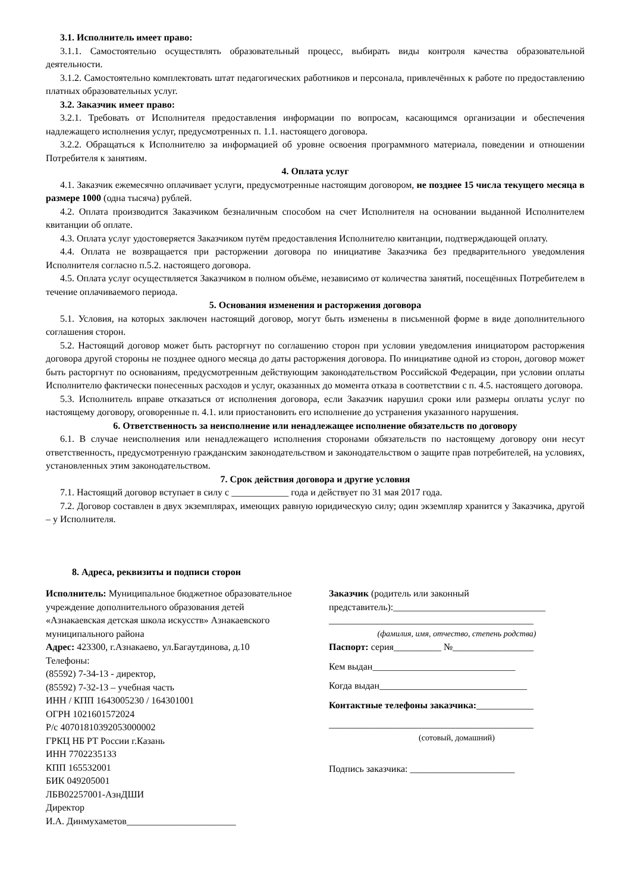3.1. Исполнитель имеет право:
3.1.1. Самостоятельно осуществлять образовательный процесс, выбирать виды контроля качества образовательной деятельности.
3.1.2. Самостоятельно комплектовать штат педагогических работников и персонала, привлечённых к работе по предоставлению платных образовательных услуг.
3.2. Заказчик имеет право:
3.2.1. Требовать от Исполнителя предоставления информации по вопросам, касающимся организации и обеспечения надлежащего исполнения услуг, предусмотренных п. 1.1. настоящего договора.
3.2.2. Обращаться к Исполнителю за информацией об уровне освоения программного материала, поведении и отношении Потребителя к занятиям.
4. Оплата услуг
4.1. Заказчик ежемесячно оплачивает услуги, предусмотренные настоящим договором, не позднее 15 числа текущего месяца в размере 1000 (одна тысяча) рублей.
4.2. Оплата производится Заказчиком безналичным способом на счет Исполнителя на основании выданной Исполнителем квитанции об оплате.
4.3. Оплата услуг удостоверяется Заказчиком путём предоставления Исполнителю квитанции, подтверждающей оплату.
4.4. Оплата не возвращается при расторжении договора по инициативе Заказчика без предварительного уведомления Исполнителя согласно п.5.2. настоящего договора.
4.5. Оплата услуг осуществляется Заказчиком в полном объёме, независимо от количества занятий, посещённых Потребителем в течение оплачиваемого периода.
5. Основания изменения и расторжения договора
5.1. Условия, на которых заключен настоящий договор, могут быть изменены в письменной форме в виде дополнительного соглашения сторон.
5.2. Настоящий договор может быть расторгнут по соглашению сторон при условии уведомления инициатором расторжения договора другой стороны не позднее одного месяца до даты расторжения договора. По инициативе одной из сторон, договор может быть расторгнут по основаниям, предусмотренным действующим законодательством Российской Федерации, при условии оплаты Исполнителю фактически понесенных расходов и услуг, оказанных до момента отказа в соответствии с п. 4.5. настоящего договора.
5.3. Исполнитель вправе отказаться от исполнения договора, если Заказчик нарушил сроки или размеры оплаты услуг по настоящему договору, оговоренные п. 4.1. или приостановить его исполнение до устранения указанного нарушения.
6. Ответственность за неисполнение или ненадлежащее исполнение обязательств по договору
6.1. В случае неисполнения или ненадлежащего исполнения сторонами обязательств по настоящему договору они несут ответственность, предусмотренную гражданским законодательством и законодательством о защите прав потребителей, на условиях, установленных этим законодательством.
7. Срок действия договора и другие условия
7.1. Настоящий договор вступает в силу с ____________ года и действует по 31 мая 2017 года.
7.2. Договор составлен в двух экземплярах, имеющих равную юридическую силу; один экземпляр хранится у Заказчика, другой – у Исполнителя.
8. Адреса, реквизиты и подписи сторон
Исполнитель: Муниципальное бюджетное образовательное учреждение дополнительного образования детей «Азнакаевская детская школа искусств» Азнакаевского муниципального района
Адрес: 423300, г.Азнакаево, ул.Багаутдинова, д.10
Телефоны:
(85592) 7-34-13 - директор,
(85592) 7-32-13 – учебная часть
ИНН / КПП 1643005230 / 164301001
ОГРН 1021601572024
Р/с 40701810392053000002
ГРКЦ НБ РТ России г.Казань
ИНН 7702235133
КПП 165532001
БИК 049205001
ЛБВ02257001-АзнДШИ
Директор
И.А. Динмухаметов_______________________
Заказчик (родитель или законный представитель):________________________________
___________________________________________
(фамилия, имя, отчество, степень родства)
Паспорт: серия__________ №_________________
Кем выдан______________________________
Когда выдан_______________________________
Контактные телефоны заказчика:____________
___________________________________________
(сотовый, домашний)
Подпись заказчика: ______________________